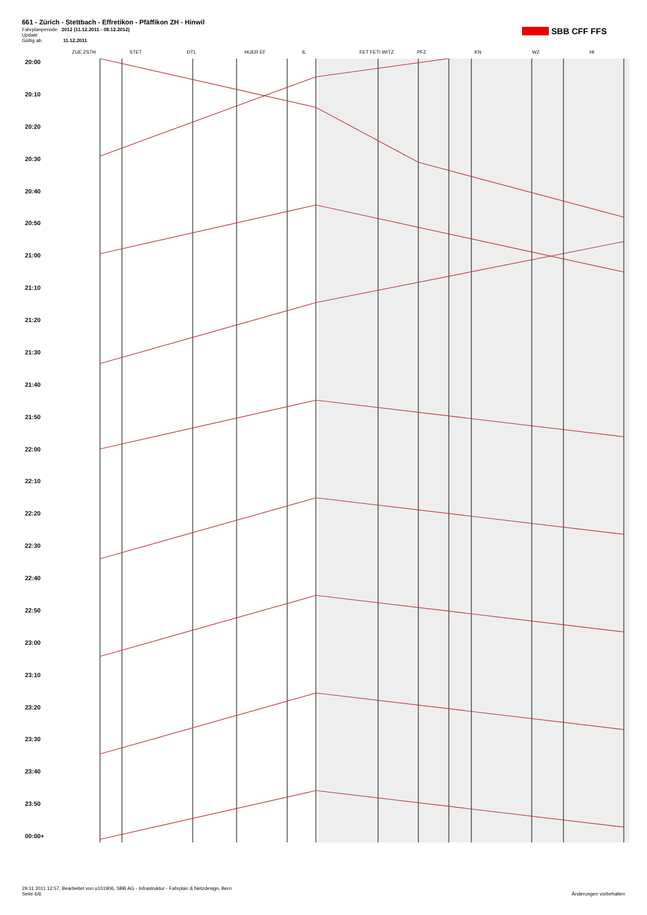661 - Zürich - Stettbach - Effretikon - Pfäffikon ZH - Hinwil
Fahrplanperiode 2012 (11.12.2011 - 08.12.2012)
Update
Gültig ab 11.12.2011
SBB CFF FFS
ZUE ZSTH STET DTL HUER EF IL FET FETI WITZ PFZ KN WZ HI
20:00
20:10
20:20
20:30
20:40
20:50
21:00
21:10
21:20
21:30
21:40
21:50
22:00
22:10
22:20
22:30
22:40
22:50
23:00
23:10
23:20
23:30
23:40
23:50
00:00+
29.11.2011 12:57, Bearbeitet von u101906, SBB AG - Infrastruktur - Fahrplan & Netzdesign, Bern
Seite 6/6
Änderungen vorbehalten